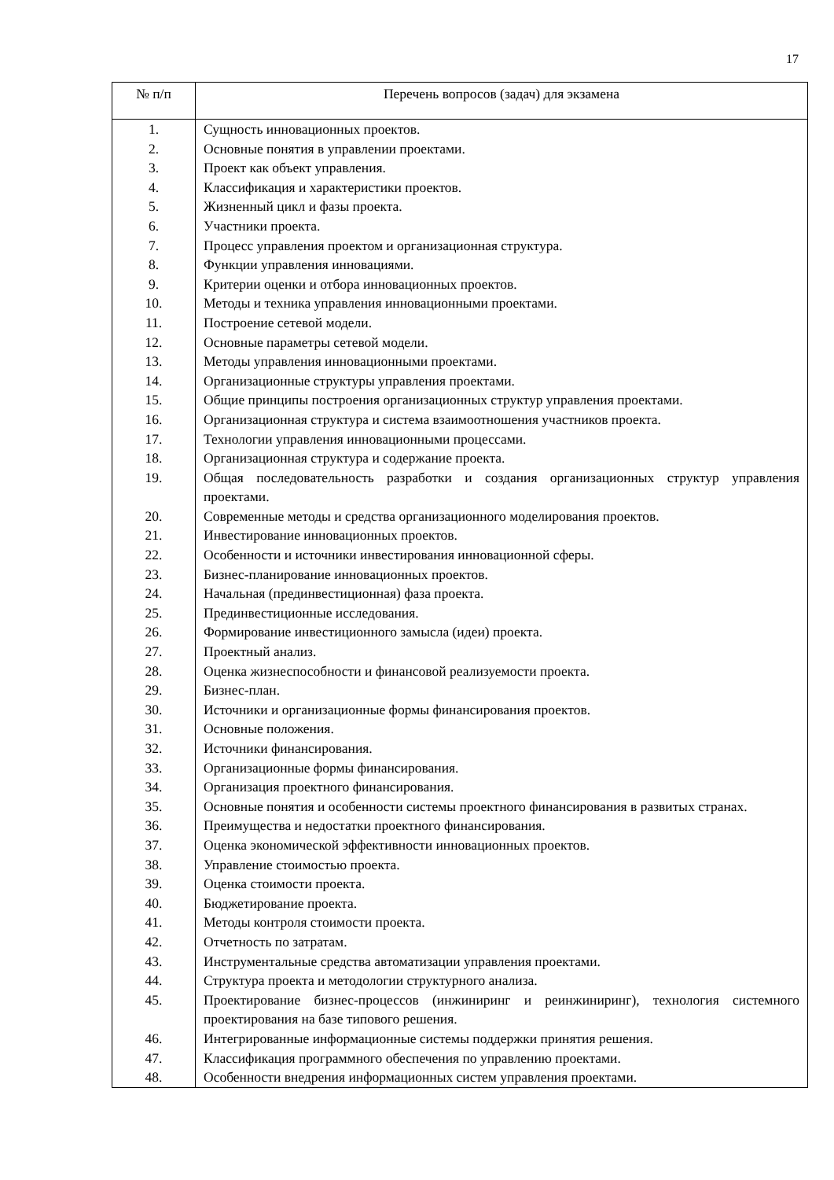17
| № п/п | Перечень вопросов (задач) для экзамена |
| --- | --- |
| 1. | Сущность инновационных проектов. |
| 2. | Основные понятия в управлении проектами. |
| 3. | Проект как объект управления. |
| 4. | Классификация и характеристики проектов. |
| 5. | Жизненный цикл и фазы проекта. |
| 6. | Участники проекта. |
| 7. | Процесс управления проектом и организационная структура. |
| 8. | Функции управления инновациями. |
| 9. | Критерии оценки и отбора инновационных проектов. |
| 10. | Методы и техника управления инновационными проектами. |
| 11. | Построение сетевой модели. |
| 12. | Основные параметры сетевой модели. |
| 13. | Методы управления инновационными проектами. |
| 14. | Организационные структуры управления проектами. |
| 15. | Общие принципы построения организационных структур управления проектами. |
| 16. | Организационная структура и система взаимоотношения участников проекта. |
| 17. | Технологии управления инновационными процессами. |
| 18. | Организационная структура и содержание проекта. |
| 19. | Общая последовательность разработки и создания организационных структур управления проектами. |
| 20. | Современные методы и средства организационного моделирования проектов. |
| 21. | Инвестирование инновационных проектов. |
| 22. | Особенности и источники инвестирования инновационной сферы. |
| 23. | Бизнес-планирование инновационных проектов. |
| 24. | Начальная (прединвестиционная) фаза проекта. |
| 25. | Прединвестиционные исследования. |
| 26. | Формирование инвестиционного замысла (идеи) проекта. |
| 27. | Проектный анализ. |
| 28. | Оценка жизнеспособности и финансовой реализуемости проекта. |
| 29. | Бизнес-план. |
| 30. | Источники и организационные формы финансирования проектов. |
| 31. | Основные положения. |
| 32. | Источники финансирования. |
| 33. | Организационные формы финансирования. |
| 34. | Организация проектного финансирования. |
| 35. | Основные понятия и особенности системы проектного финансирования в развитых странах. |
| 36. | Преимущества и недостатки проектного финансирования. |
| 37. | Оценка экономической эффективности инновационных проектов. |
| 38. | Управление стоимостью проекта. |
| 39. | Оценка стоимости проекта. |
| 40. | Бюджетирование проекта. |
| 41. | Методы контроля стоимости проекта. |
| 42. | Отчетность по затратам. |
| 43. | Инструментальные средства автоматизации управления проектами. |
| 44. | Структура проекта и методологии структурного анализа. |
| 45. | Проектирование бизнес-процессов (инжиниринг и реинжиниринг), технология системного проектирования на базе типового решения. |
| 46. | Интегрированные информационные системы поддержки принятия решения. |
| 47. | Классификация программного обеспечения по управлению проектами. |
| 48. | Особенности внедрения информационных систем управления проектами. |